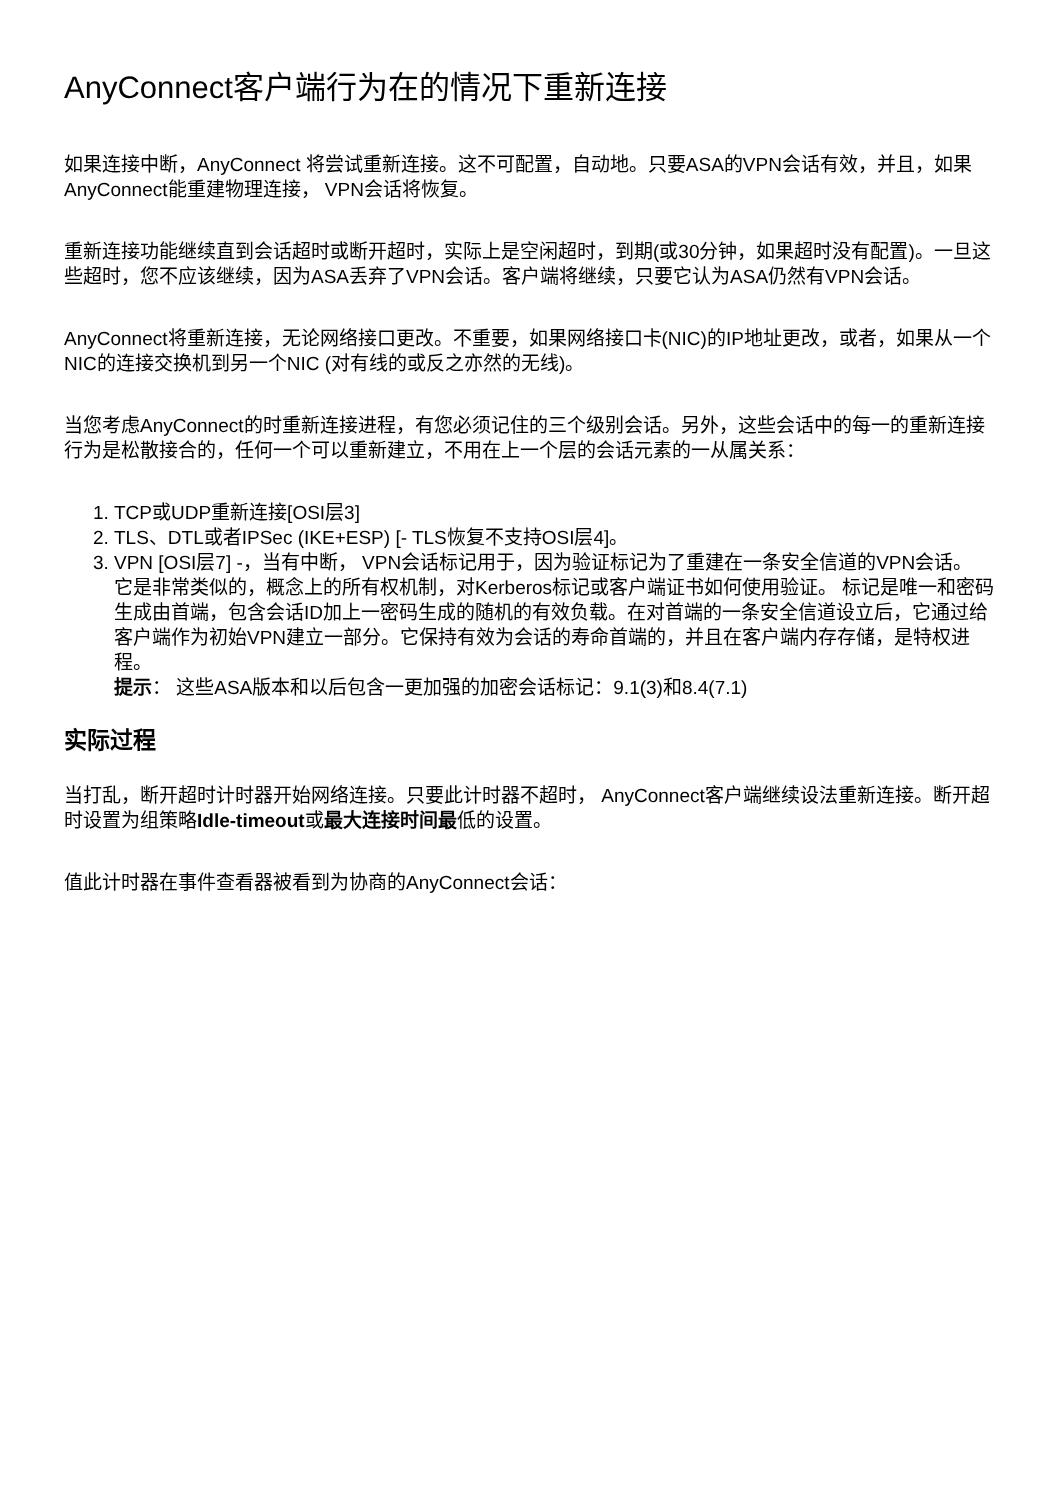AnyConnect客户端行为在的情况下重新连接
如果连接中断，AnyConnect 将尝试重新连接。这不可配置，自动地。只要ASA的VPN会话有效，并且，如果AnyConnect能重建物理连接， VPN会话将恢复。
重新连接功能继续直到会话超时或断开超时，实际上是空闲超时，到期(或30分钟，如果超时没有配置)。一旦这些超时，您不应该继续，因为ASA丢弃了VPN会话。客户端将继续，只要它认为ASA仍然有VPN会话。
AnyConnect将重新连接，无论网络接口更改。不重要，如果网络接口卡(NIC)的IP地址更改，或者，如果从一个NIC的连接交换机到另一个NIC (对有线的或反之亦然的无线)。
当您考虑AnyConnect的时重新连接进程，有您必须记住的三个级别会话。另外，这些会话中的每一的重新连接行为是松散接合的，任何一个可以重新建立，不用在上一个层的会话元素的一从属关系：
1. TCP或UDP重新连接[OSI层3]
2. TLS、DTL或者IPSec (IKE+ESP) [- TLS恢复不支持OSI层4]。
3. VPN [OSI层7] -，当有中断， VPN会话标记用于，因为验证标记为了重建在一条安全信道的VPN会话。 它是非常类似的，概念上的所有权机制，对Kerberos标记或客户端证书如何使用验证。 标记是唯一和密码生成由首端，包含会话ID加上一密码生成的随机的有效负载。在对首端的一条安全信道设立后，它通过给客户端作为初始VPN建立一部分。它保持有效为会话的寿命首端的，并且在客户端内存存储，是特权进程。
提示： 这些ASA版本和以后包含一更加强的加密会话标记：9.1(3)和8.4(7.1)
实际过程
当打乱，断开超时计时器开始网络连接。只要此计时器不超时， AnyConnect客户端继续设法重新连接。断开超时设置为组策略Idle-timeout或最大连接时间最低的设置。
值此计时器在事件查看器被看到为协商的AnyConnect会话：